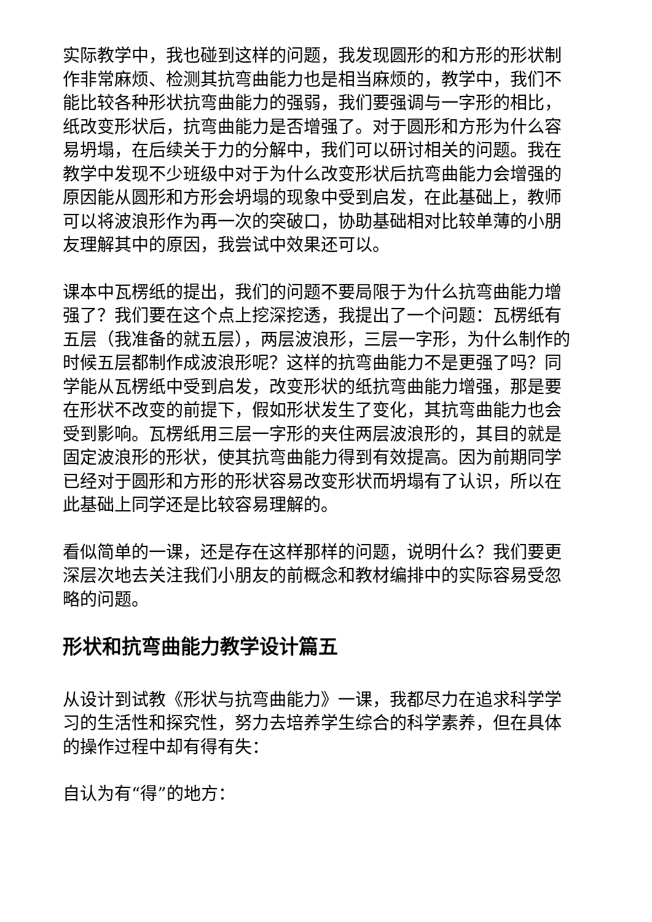实际教学中，我也碰到这样的问题，我发现圆形的和方形的形状制作非常麻烦、检测其抗弯曲能力也是相当麻烦的，教学中，我们不能比较各种形状抗弯曲能力的强弱，我们要强调与一字形的相比，纸改变形状后，抗弯曲能力是否增强了。对于圆形和方形为什么容易坍塌，在后续关于力的分解中，我们可以研讨相关的问题。我在教学中发现不少班级中对于为什么改变形状后抗弯曲能力会增强的原因能从圆形和方形会坍塌的现象中受到启发，在此基础上，教师可以将波浪形作为再一次的突破口，协助基础相对比较单薄的小朋友理解其中的原因，我尝试中效果还可以。
课本中瓦楞纸的提出，我们的问题不要局限于为什么抗弯曲能力增强了？我们要在这个点上挖深挖透，我提出了一个问题：瓦楞纸有五层（我准备的就五层），两层波浪形，三层一字形，为什么制作的时候五层都制作成波浪形呢？这样的抗弯曲能力不是更强了吗？同学能从瓦楞纸中受到启发，改变形状的纸抗弯曲能力增强，那是要在形状不改变的前提下，假如形状发生了变化，其抗弯曲能力也会受到影响。瓦楞纸用三层一字形的夹住两层波浪形的，其目的就是固定波浪形的形状，使其抗弯曲能力得到有效提高。因为前期同学已经对于圆形和方形的形状容易改变形状而坍塌有了认识，所以在此基础上同学还是比较容易理解的。
看似简单的一课，还是存在这样那样的问题，说明什么？我们要更深层次地去关注我们小朋友的前概念和教材编排中的实际容易受忽略的问题。
形状和抗弯曲能力教学设计篇五
从设计到试教《形状与抗弯曲能力》一课，我都尽力在追求科学学习的生活性和探究性，努力去培养学生综合的科学素养，但在具体的操作过程中却有得有失：
自认为有“得”的地方：